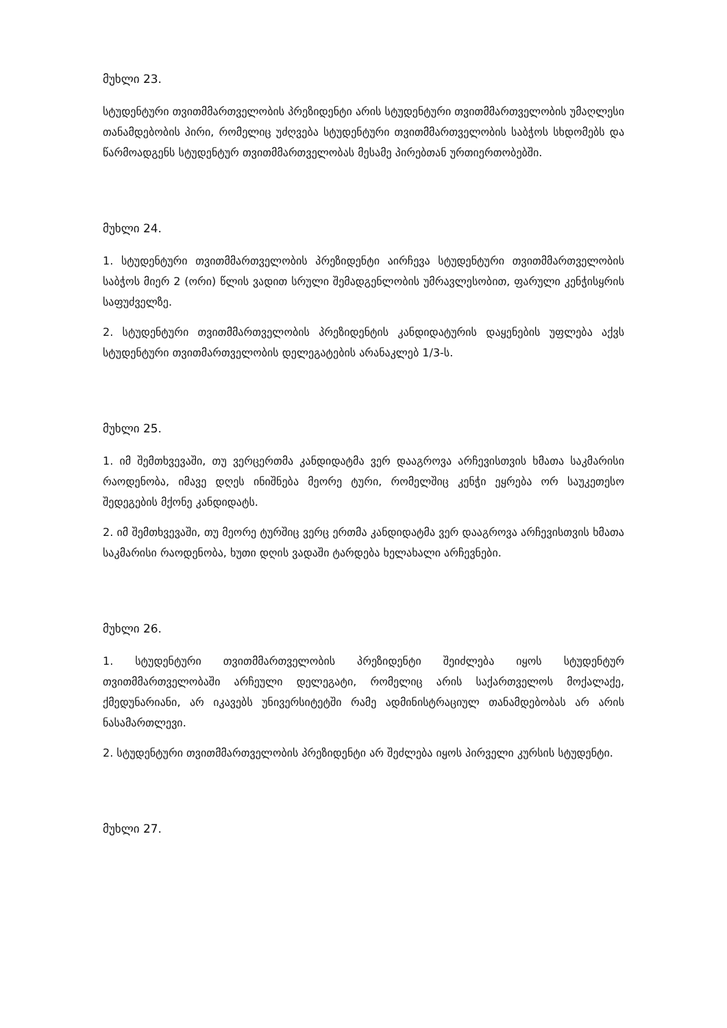მუხლი 23.
სტუდენტური თვითმმართველობის პრეზიდენტი არის სტუდენტური თვითმმართველობის უმაღლესი თანამდებობის პირი, რომელიც უძღვება სტუდენტური თვითმმართველობის საბჭოს სხდომებს და წარმოადგენს სტუდენტურ თვითმმართველობას მესამე პირებთან ურთიერთობებში.
მუხლი 24.
1. სტუდენტური თვითმმართველობის პრეზიდენტი აირჩევა სტუდენტური თვითმმართველობის საბჭოს მიერ 2 (ორი) წლის ვადით სრული შემადგენლობის უმრავლესობით, ფარული კენჭისყრის საფუძველზე.
2. სტუდენტური თვითმმართველობის პრეზიდენტის კანდიდატურის დაყენების უფლება აქვს სტუდენტური თვითმართველობის დელეგატების არანაკლებ 1/3-ს.
მუხლი 25.
1. იმ შემთხვევაში, თუ ვერცერთმა კანდიდატმა ვერ დააგროვა არჩევისთვის ხმათა საკმარისი რაოდენობა, იმავე დღეს ინიშნება მეორე ტური, რომელშიც კენჭი ეყრება ორ საუკეთესო შედეგების მქონე კანდიდატს.
2. იმ შემთხვევაში, თუ მეორე ტურშიც ვერც ერთმა კანდიდატმა ვერ დააგროვა არჩევისთვის ხმათა საკმარისი რაოდენობა, ხუთი დღის ვადაში ტარდება ხელახალი არჩევნები.
მუხლი 26.
1. სტუდენტური თვითმმართველობის პრეზიდენტი შეიძლება იყოს სტუდენტურ თვითმმართველობაში არჩეული დელეგატი, რომელიც არის საქართველოს მოქალაქე, ქმედუნარიანი, არ იკავებს უნივერსიტეტში რამე ადმინისტრაციულ თანამდებობას არ არის ნასამართლევი.
2. სტუდენტური თვითმმართველობის პრეზიდენტი არ შეძლება იყოს პირველი კურსის სტუდენტი.
მუხლი 27.